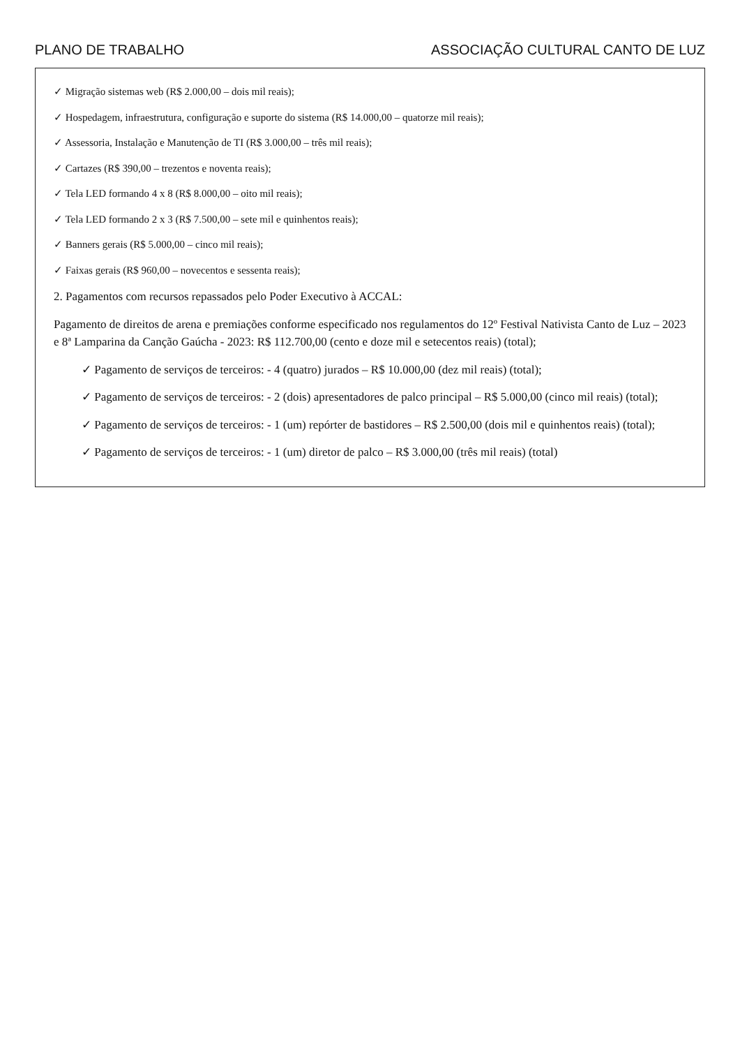PLANO DE TRABALHO ASSOCIAÇÃO CULTURAL CANTO DE LUZ
✓ Migração sistemas web (R$ 2.000,00 – dois mil reais);
✓ Hospedagem, infraestrutura, configuração e suporte do sistema (R$ 14.000,00 – quatorze mil reais);
✓ Assessoria, Instalação e Manutenção de TI (R$ 3.000,00 – três mil reais);
✓ Cartazes (R$ 390,00 – trezentos e noventa reais);
✓ Tela LED formando 4 x 8 (R$ 8.000,00 – oito mil reais);
✓ Tela LED formando 2 x 3 (R$ 7.500,00 – sete mil e quinhentos reais);
✓ Banners gerais (R$ 5.000,00 – cinco mil reais);
✓ Faixas gerais (R$ 960,00 – novecentos e sessenta reais);
2. Pagamentos com recursos repassados pelo Poder Executivo à ACCAL:
Pagamento de direitos de arena e premiações conforme especificado nos regulamentos do 12º Festival Nativista Canto de Luz – 2023 e 8ª Lamparina da Canção Gaúcha - 2023: R$ 112.700,00 (cento e doze mil e setecentos reais) (total);
✓ Pagamento de serviços de terceiros: - 4 (quatro) jurados – R$ 10.000,00 (dez mil reais) (total);
✓ Pagamento de serviços de terceiros: - 2 (dois) apresentadores de palco principal – R$ 5.000,00 (cinco mil reais) (total);
✓ Pagamento de serviços de terceiros: - 1 (um) repórter de bastidores – R$ 2.500,00 (dois mil e quinhentos reais) (total);
✓ Pagamento de serviços de terceiros: - 1 (um) diretor de palco – R$ 3.000,00 (três mil reais) (total)